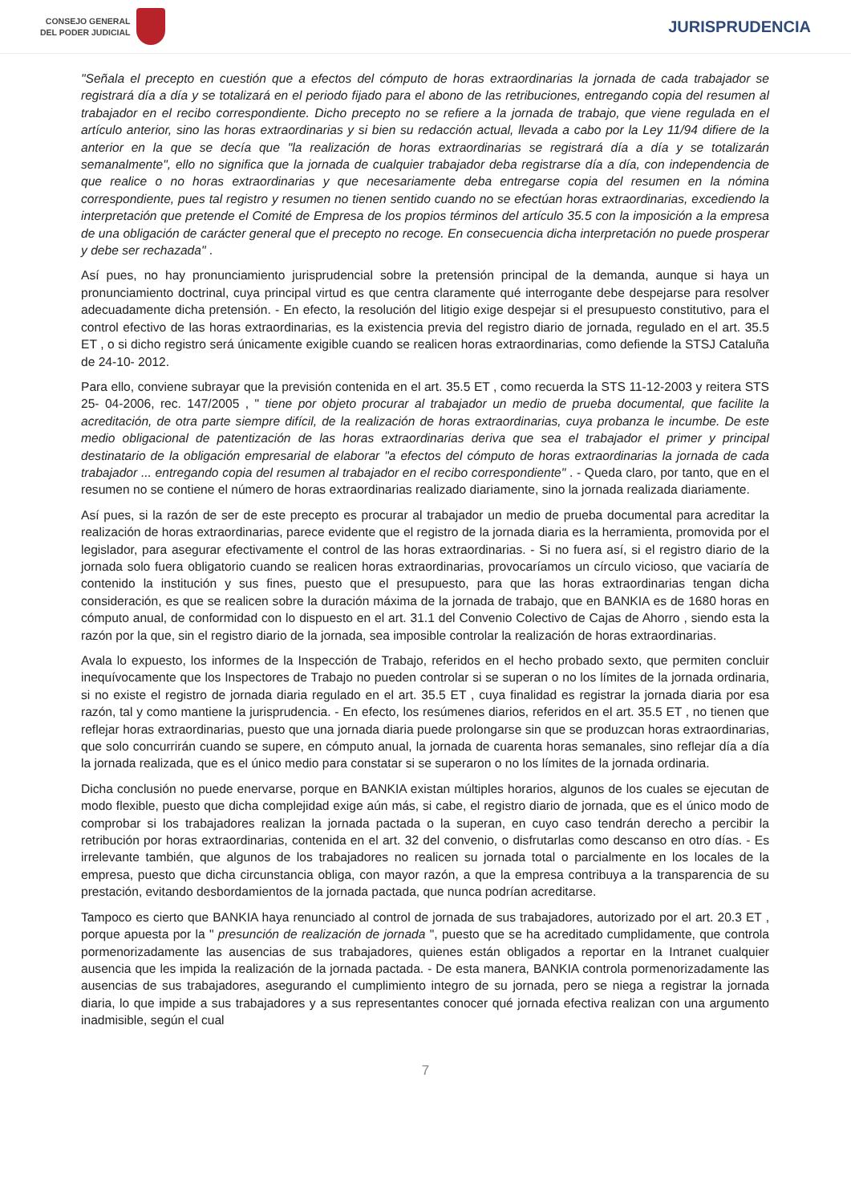CONSEJO GENERAL
DEL PODER JUDICIAL
JURISPRUDENCIA
"Señala el precepto en cuestión que a efectos del cómputo de horas extraordinarias la jornada de cada trabajador se registrará día a día y se totalizará en el periodo fijado para el abono de las retribuciones, entregando copia del resumen al trabajador en el recibo correspondiente. Dicho precepto no se refiere a la jornada de trabajo, que viene regulada en el artículo anterior, sino las horas extraordinarias y si bien su redacción actual, llevada a cabo por la Ley 11/94 difiere de la anterior en la que se decía que "la realización de horas extraordinarias se registrará día a día y se totalizarán semanalmente", ello no significa que la jornada de cualquier trabajador deba registrarse día a día, con independencia de que realice o no horas extraordinarias y que necesariamente deba entregarse copia del resumen en la nómina correspondiente, pues tal registro y resumen no tienen sentido cuando no se efectúan horas extraordinarias, excediendo la interpretación que pretende el Comité de Empresa de los propios términos del artículo 35.5 con la imposición a la empresa de una obligación de carácter general que el precepto no recoge. En consecuencia dicha interpretación no puede prosperar y debe ser rechazada" .
Así pues, no hay pronunciamiento jurisprudencial sobre la pretensión principal de la demanda, aunque si haya un pronunciamiento doctrinal, cuya principal virtud es que centra claramente qué interrogante debe despejarse para resolver adecuadamente dicha pretensión. - En efecto, la resolución del litigio exige despejar si el presupuesto constitutivo, para el control efectivo de las horas extraordinarias, es la existencia previa del registro diario de jornada, regulado en el art. 35.5 ET , o si dicho registro será únicamente exigible cuando se realicen horas extraordinarias, como defiende la STSJ Cataluña de 24-10- 2012.
Para ello, conviene subrayar que la previsión contenida en el art. 35.5 ET , como recuerda la STS 11-12-2003 y reitera STS 25- 04-2006, rec. 147/2005 , " tiene por objeto procurar al trabajador un medio de prueba documental, que facilite la acreditación, de otra parte siempre difícil, de la realización de horas extraordinarias, cuya probanza le incumbe. De este medio obligacional de patentización de las horas extraordinarias deriva que sea el trabajador el primer y principal destinatario de la obligación empresarial de elaborar "a efectos del cómputo de horas extraordinarias la jornada de cada trabajador ... entregando copia del resumen al trabajador en el recibo correspondiente" . - Queda claro, por tanto, que en el resumen no se contiene el número de horas extraordinarias realizado diariamente, sino la jornada realizada diariamente.
Así pues, si la razón de ser de este precepto es procurar al trabajador un medio de prueba documental para acreditar la realización de horas extraordinarias, parece evidente que el registro de la jornada diaria es la herramienta, promovida por el legislador, para asegurar efectivamente el control de las horas extraordinarias. - Si no fuera así, si el registro diario de la jornada solo fuera obligatorio cuando se realicen horas extraordinarias, provocaríamos un círculo vicioso, que vaciaría de contenido la institución y sus fines, puesto que el presupuesto, para que las horas extraordinarias tengan dicha consideración, es que se realicen sobre la duración máxima de la jornada de trabajo, que en BANKIA es de 1680 horas en cómputo anual, de conformidad con lo dispuesto en el art. 31.1 del Convenio Colectivo de Cajas de Ahorro , siendo esta la razón por la que, sin el registro diario de la jornada, sea imposible controlar la realización de horas extraordinarias.
Avala lo expuesto, los informes de la Inspección de Trabajo, referidos en el hecho probado sexto, que permiten concluir inequívocamente que los Inspectores de Trabajo no pueden controlar si se superan o no los límites de la jornada ordinaria, si no existe el registro de jornada diaria regulado en el art. 35.5 ET , cuya finalidad es registrar la jornada diaria por esa razón, tal y como mantiene la jurisprudencia. - En efecto, los resúmenes diarios, referidos en el art. 35.5 ET , no tienen que reflejar horas extraordinarias, puesto que una jornada diaria puede prolongarse sin que se produzcan horas extraordinarias, que solo concurrirán cuando se supere, en cómputo anual, la jornada de cuarenta horas semanales, sino reflejar día a día la jornada realizada, que es el único medio para constatar si se superaron o no los límites de la jornada ordinaria.
Dicha conclusión no puede enervarse, porque en BANKIA existan múltiples horarios, algunos de los cuales se ejecutan de modo flexible, puesto que dicha complejidad exige aún más, si cabe, el registro diario de jornada, que es el único modo de comprobar si los trabajadores realizan la jornada pactada o la superan, en cuyo caso tendrán derecho a percibir la retribución por horas extraordinarias, contenida en el art. 32 del convenio, o disfrutarlas como descanso en otro días. - Es irrelevante también, que algunos de los trabajadores no realicen su jornada total o parcialmente en los locales de la empresa, puesto que dicha circunstancia obliga, con mayor razón, a que la empresa contribuya a la transparencia de su prestación, evitando desbordamientos de la jornada pactada, que nunca podrían acreditarse.
Tampoco es cierto que BANKIA haya renunciado al control de jornada de sus trabajadores, autorizado por el art. 20.3 ET , porque apuesta por la " presunción de realización de jornada ", puesto que se ha acreditado cumplidamente, que controla pormenorizadamente las ausencias de sus trabajadores, quienes están obligados a reportar en la Intranet cualquier ausencia que les impida la realización de la jornada pactada. - De esta manera, BANKIA controla pormenorizadamente las ausencias de sus trabajadores, asegurando el cumplimiento integro de su jornada, pero se niega a registrar la jornada diaria, lo que impide a sus trabajadores y a sus representantes conocer qué jornada efectiva realizan con una argumento inadmisible, según el cual
7